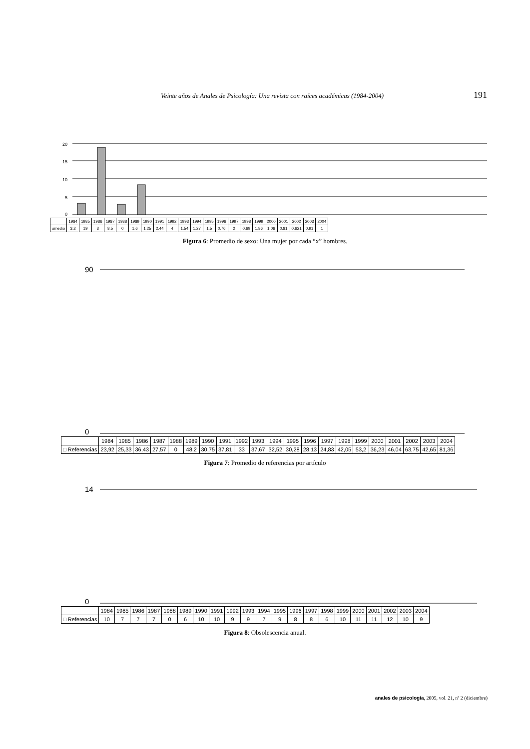Veinte años de Anales de Psicología: Una revista con raíces académicas (1984-2004) 191
20
15
10
5
0
| | 1984 | 1985 | 1986 | 1987 | 1988 | 1989 | 1990 | 1991 | 1992 | 1993 | 1994 | 1995 | 1996 | 1997 | 1998 | 1999 | 2000 | 2001 | 2002 | 2003 | 2004 |
| omedio | 3,2 | 19 | 3 | 8,5 | 0 | 1,6 | 1,25 | 2,44 | 4 | 1,54 | 1,27 | 1,5 | 0,76 | 2 | 0,69 | 1,86 | 1,06 | 0,81 | 0,621 | 0,91 | 1 |
Figura 6: Promedio de sexo: Una mujer por cada “x” hombres.
90
0
| | 1984 | 1985 | 1986 | 1987 | 1988 | 1989 | 1990 | 1991 | 1992 | 1993 | 1994 | 1995 | 1996 | 1997 | 1998 | 1999 | 2000 | 2001 | 2002 | 2003 | 2004 |
| □ Referencias | 23,92 | 25,33 | 36,43 | 27,57 | 0 | 48,2 | 30,75 | 37,81 | 33 | 37,67 | 32,52 | 30,28 | 28,13 | 24,83 | 42,05 | 53,2 | 36,23 | 46,04 | 63,75 | 42,65 | 81,36 |
Figura 7: Promedio de referencias por artículo
14
0
| | 1984 | 1985 | 1986 | 1987 | 1988 | 1989 | 1990 | 1991 | 1992 | 1993 | 1994 | 1995 | 1996 | 1997 | 1998 | 1999 | 2000 | 2001 | 2002 | 2003 | 2004 |
| □ Referencias | 10 | 7 | 7 | 7 | 0 | 6 | 10 | 10 | 9 | 9 | 7 | 9 | 8 | 8 | 6 | 10 | 11 | 11 | 12 | 10 | 9 |
Figura 8: Obsolescencia anual.
anales de psicología, 2005, vol. 21, nº 2 (diciembre)